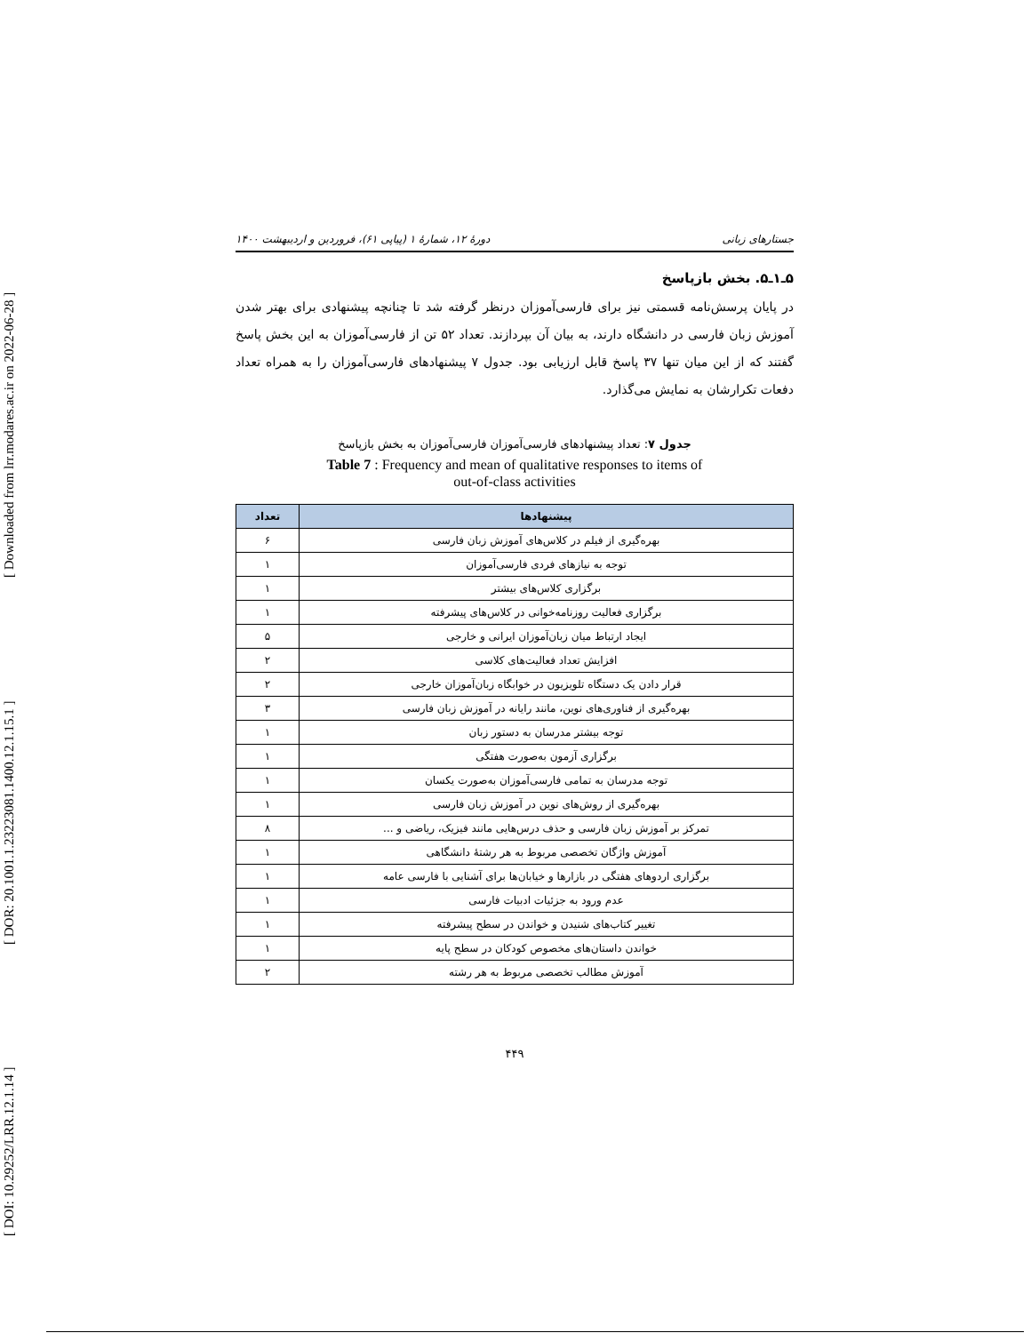[ DOI: 10.29252/LRR.12.1.14 ] [ DOR: 20.1001.1.23223081.1400.12.1.15.1 ] [ Downloaded from lrr.modares.ac.ir on 2022-06-28 ]
جستارهای زبانی دورهٔ ۱۲، شمارهٔ ۱ (پیاپی ۶۱)، فروردین و اردیبهشت ۱۴۰۰
۵ـ۱ـ۵. بخش بازپاسخ
در پایان پرسش‌نامه قسمتی نیز برای فارسی‌آموزان درنظر گرفته شد تا چنانچه پیشنهادی برای بهتر شدن آموزش زبان فارسی در دانشگاه دارند، به بیان آن بپردازند. تعداد ۵۲ تن از فارسی‌آموزان به این بخش پاسخ گفتند که از این میان تنها ۳۷ پاسخ قابل ارزیابی بود. جدول ۷ پیشنهادهای فارسی‌آموزان را به همراه تعداد دفعات تکرارشان به نمایش می‌گذارد.
جدول ۷: تعداد پیشنهادهای فارسی‌آموزان فارسی‌آموزان به بخش بازپاسخ
Table 7 : Frequency and mean of qualitative responses to items of
out-of-class activities
| پیشنهادها | تعداد |
| --- | --- |
| بهره‌گیری از فیلم در کلاس‌های آموزش زبان فارسی | ۶ |
| توجه به نیازهای فردی فارسی‌آموزان | ۱ |
| برگزاری کلاس‌های بیشتر | ۱ |
| برگزاری فعالیت روزنامه‌خوانی در کلاس‌های پیشرفته | ۱ |
| ایجاد ارتباط میان زبان‌آموزان ایرانی و خارجی | ۵ |
| افزایش تعداد فعالیت‌های کلاسی | ۲ |
| قرار دادن یک دستگاه تلویزیون در خوابگاه زبان‌آموزان خارجی | ۲ |
| بهره‌گیری از فناوری‌های نوین، مانند رایانه در آموزش زبان فارسی | ۳ |
| توجه بیشتر مدرسان به دستور زبان | ۱ |
| برگزاری آزمون به‌صورت هفتگی | ۱ |
| توجه مدرسان به تمامی فارسی‌آموزان به‌صورت یکسان | ۱ |
| بهره‌گیری از روش‌های نوین در آموزش زبان فارسی | ۱ |
| تمرکز بر آموزش زبان فارسی و حذف درس‌هایی مانند فیزیک، ریاضی و ... | ۸ |
| آموزش واژگان تخصصی مربوط به هر رشتهٔ دانشگاهی | ۱ |
| برگزاری اردوهای هفتگی در بازارها و خیابان‌ها برای آشنایی با فارسی عامه | ۱ |
| عدم ورود به جزئیات ادبیات فارسی | ۱ |
| تغییر کتاب‌های شنیدن و خواندن در سطح پیشرفته | ۱ |
| خواندن داستان‌های مخصوص کودکان در سطح پایه | ۱ |
| آموزش مطالب تخصصی مربوط به هر رشته | ۲ |
۴۴۹